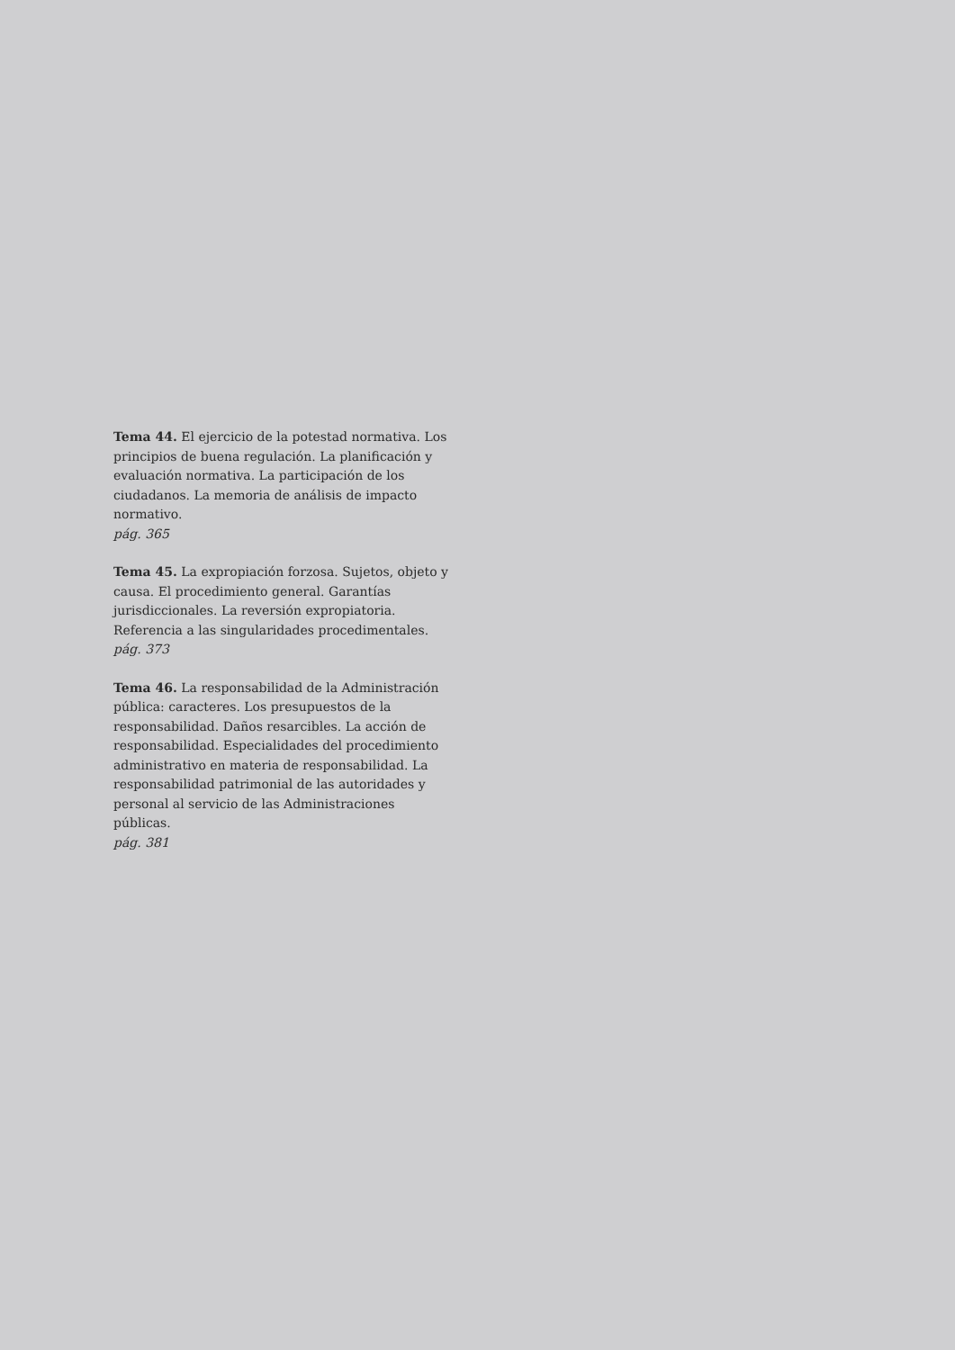Tema 44. El ejercicio de la potestad normativa. Los principios de buena regulación. La planificación y evaluación normativa. La participación de los ciudadanos. La memoria de análisis de impacto normativo.
pág. 365
Tema 45. La expropiación forzosa. Sujetos, objeto y causa. El procedimiento general. Garantías jurisdiccionales. La reversión expropiatoria. Referencia a las singularidades procedimentales.
pág. 373
Tema 46. La responsabilidad de la Administración pública: caracteres. Los presupuestos de la responsabilidad. Daños resarcibles. La acción de responsabilidad. Especialidades del procedimiento administrativo en materia de responsabilidad. La responsabilidad patrimonial de las autoridades y personal al servicio de las Administraciones públicas.
pág. 381